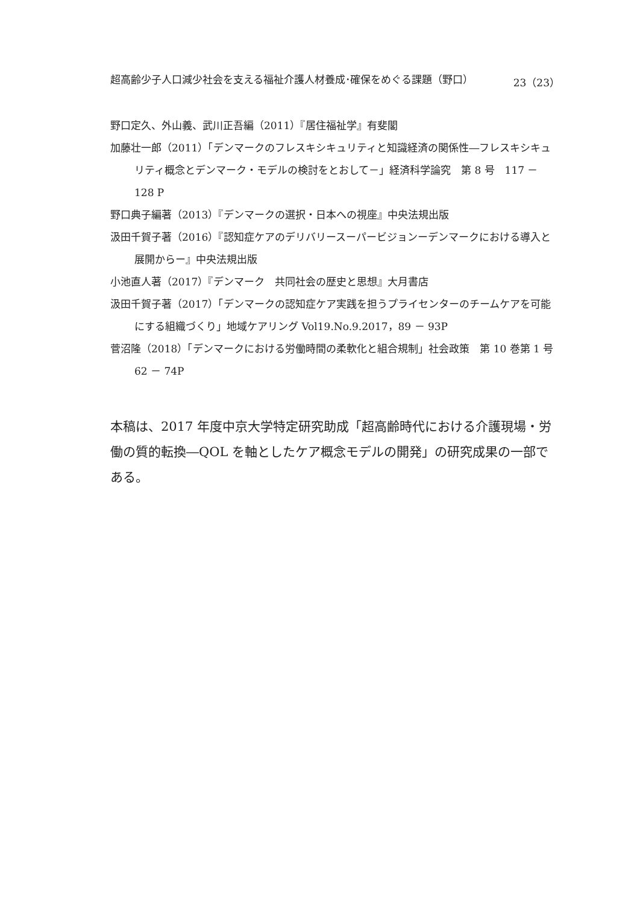超高齢少子人口減少社会を支える福祉介護人材養成･確保をめぐる課題（野口） 23（23）
野口定久、外山義、武川正吾編（2011）『居住福祉学』有斐閣
加藤壮一郎（2011）「デンマークのフレスキシキュリティと知識経済の関係性―フレスキシキュリティ概念とデンマーク・モデルの検討をとおして－」経済科学論究　第 8 号　117 － 128 P
野口典子編著（2013）『デンマークの選択・日本への視座』中央法規出版
汲田千賀子著（2016）『認知症ケアのデリバリースーパービジョンーデンマークにおける導入と展開からー』中央法規出版
小池直人著（2017）『デンマーク　共同社会の歴史と思想』大月書店
汲田千賀子著（2017）「デンマークの認知症ケア実践を担うプライセンターのチームケアを可能にする組織づくり」地域ケアリング Vol19.No.9.2017，89 － 93P
菅沼隆（2018）「デンマークにおける労働時間の柔軟化と組合規制」社会政策　第 10 巻第 1 号　62 － 74P
本稿は、2017 年度中京大学特定研究助成「超高齢時代における介護現場・労働の質的転換―QOL を軸としたケア概念モデルの開発」の研究成果の一部である。